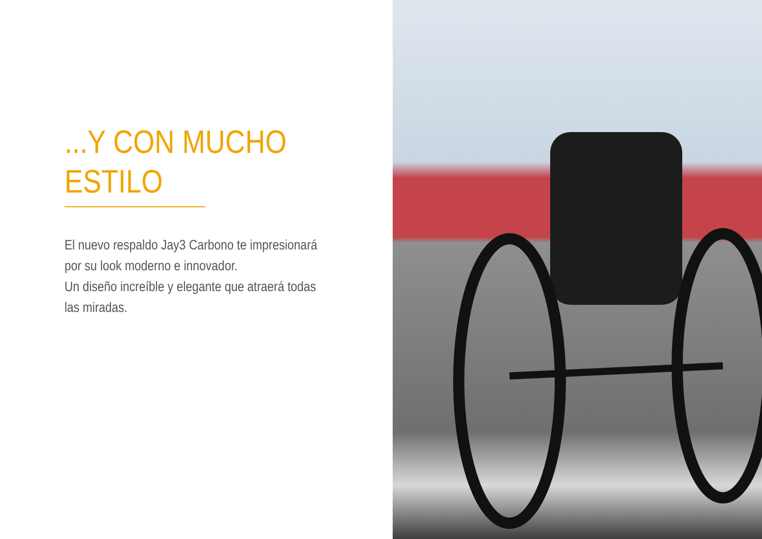...Y CON MUCHO ESTILO
El nuevo respaldo Jay3 Carbono te impresionará por su look moderno e innovador.
Un diseño increíble y elegante que atraerá todas las miradas.